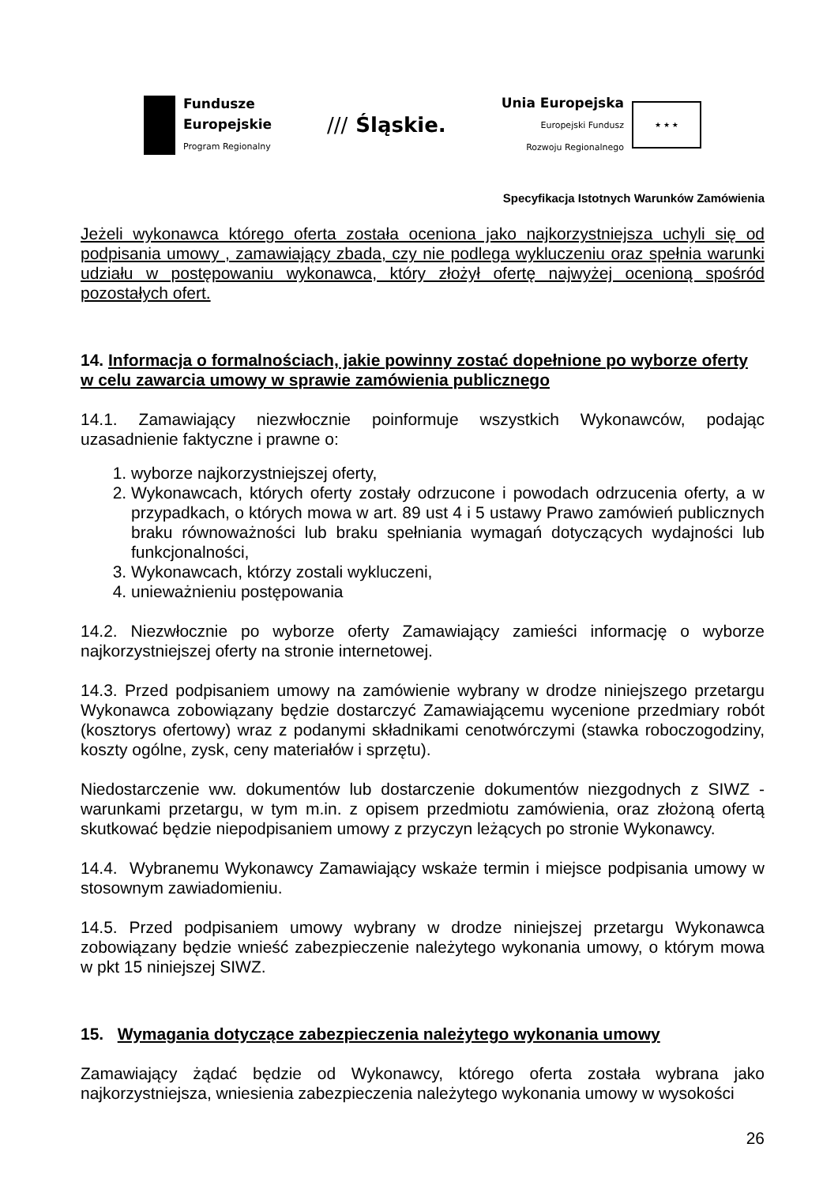Fundusze
Europejskie
Program Regionalny
/// Śląskie.
Unia Europejska
Europejski Fundusz
Rozwoju Regionalnego
★ ★ ★
Specyfikacja Istotnych Warunków Zamówienia
Jeżeli wykonawca którego oferta została oceniona jako najkorzystniejsza uchyli się od podpisania umowy , zamawiający zbada, czy nie podlega wykluczeniu oraz spełnia warunki udziału w postępowaniu wykonawca, który złożył ofertę najwyżej ocenioną spośród pozostałych ofert.
14. Informacja o formalnościach, jakie powinny zostać dopełnione po wyborze oferty w celu zawarcia umowy w sprawie zamówienia publicznego
14.1. Zamawiający niezwłocznie poinformuje wszystkich Wykonawców, podając uzasadnienie faktyczne i prawne o:
1. wyborze najkorzystniejszej oferty,
2. Wykonawcach, których oferty zostały odrzucone i powodach odrzucenia oferty, a w przypadkach, o których mowa w art. 89 ust 4 i 5 ustawy Prawo zamówień publicznych braku równoważności lub braku spełniania wymagań dotyczących wydajności lub funkcjonalności,
3. Wykonawcach, którzy zostali wykluczeni,
4. unieważnieniu postępowania
14.2. Niezwłocznie po wyborze oferty Zamawiający zamieści informację o wyborze najkorzystniejszej oferty na stronie internetowej.
14.3. Przed podpisaniem umowy na zamówienie wybrany w drodze niniejszego przetargu Wykonawca zobowiązany będzie dostarczyć Zamawiającemu wycenione przedmiary robót (kosztorys ofertowy) wraz z podanymi składnikami cenotwórczymi (stawka roboczogodziny, koszty ogólne, zysk, ceny materiałów i sprzętu).
Niedostarczenie ww. dokumentów lub dostarczenie dokumentów niezgodnych z SIWZ - warunkami przetargu, w tym m.in. z opisem przedmiotu zamówienia, oraz złożoną ofertą skutkować będzie niepodpisaniem umowy z przyczyn leżących po stronie Wykonawcy.
14.4. Wybranemu Wykonawcy Zamawiający wskaże termin i miejsce podpisania umowy w stosownym zawiadomieniu.
14.5. Przed podpisaniem umowy wybrany w drodze niniejszej przetargu Wykonawca zobowiązany będzie wnieść zabezpieczenie należytego wykonania umowy, o którym mowa w pkt 15 niniejszej SIWZ.
15. Wymagania dotyczące zabezpieczenia należytego wykonania umowy
Zamawiający żądać będzie od Wykonawcy, którego oferta została wybrana jako najkorzystniejsza, wniesienia zabezpieczenia należytego wykonania umowy w wysokości
26